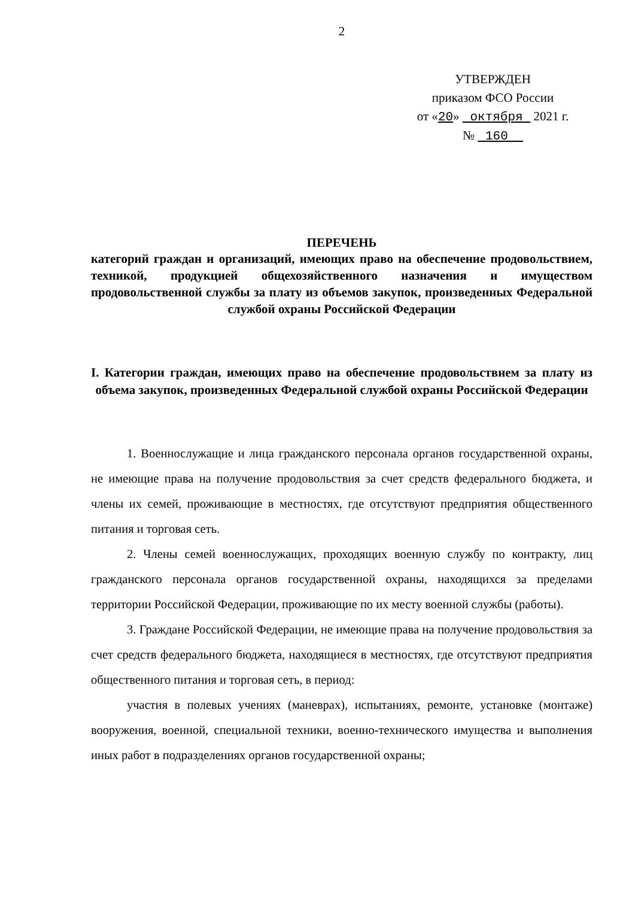2
УТВЕРЖДЕН
приказом ФСО России
от «20» октября 2021 г.
№ 160
ПЕРЕЧЕНЬ
категорий граждан и организаций, имеющих право на обеспечение продовольствием, техникой, продукцией общехозяйственного назначения и имуществом продовольственной службы за плату из объемов закупок, произведенных Федеральной службой охраны Российской Федерации
I. Категории граждан, имеющих право на обеспечение продовольствием за плату из объема закупок, произведенных Федеральной службой охраны Российской Федерации
1. Военнослужащие и лица гражданского персонала органов государственной охраны, не имеющие права на получение продовольствия за счет средств федерального бюджета, и члены их семей, проживающие в местностях, где отсутствуют предприятия общественного питания и торговая сеть.
2. Члены семей военнослужащих, проходящих военную службу по контракту, лиц гражданского персонала органов государственной охраны, находящихся за пределами территории Российской Федерации, проживающие по их месту военной службы (работы).
3. Граждане Российской Федерации, не имеющие права на получение продовольствия за счет средств федерального бюджета, находящиеся в местностях, где отсутствуют предприятия общественного питания и торговая сеть, в период:
участия в полевых учениях (маневрах), испытаниях, ремонте, установке (монтаже) вооружения, военной, специальной техники, военно-технического имущества и выполнения иных работ в подразделениях органов государственной охраны;